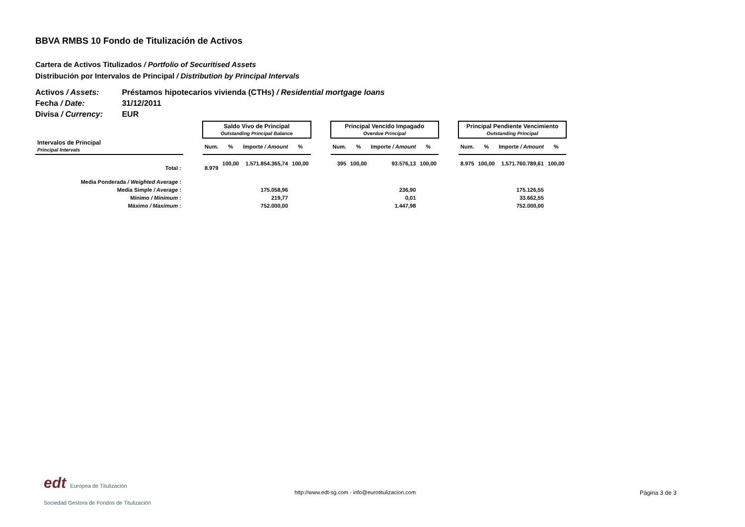BBVA RMBS 10 Fondo de Titulización de Activos
Cartera de Activos Titulizados / Portfolio of Securitised Assets
Distribución por Intervalos de Principal / Distribution by Principal Intervals
Activos / Assets: Préstamos hipotecarios vivienda (CTHs) / Residential mortgage loans
Fecha / Date: 31/12/2011
Divisa / Currency: EUR
| | | Saldo Vivo de Principal Outstanding Principal Balance | | | | | Principal Vencido Impagado Overdue Principal | | | | | Principal Pendiente Vencimiento Outstanding Principal | | | |
| Intervalos de Principal Principal Intervals | | Num. | % | Importe / Amount | % | | Num. | % | Importe / Amount | % | | Num. | % | Importe / Amount | % |
| Total : | | 8.979 | 100,00 | 1.571.854.365,74 | 100,00 | | 395 | 100,00 | 93.576,13 | 100,00 | | 8.975 | 100,00 | 1.571.760.789,61 | 100,00 |
| Media Ponderada / Weighted Average : | | | | | | | | | | | | | | | |
| Media Simple / Average : | | | | 175.058,96 | | | | | 236,90 | | | | | 175.126,55 | |
| Mínimo / Minimum : | | | | 219,77 | | | | | 0,01 | | | | | 33.662,55 | |
| Máximo / Maximum : | | | | 752.000,00 | | | | | 1.447,98 | | | | | 752.000,00 | |
edt Europea de Titulización
Sociedad Gestora de Fondos de Titulización
http://www.edt-sg.com - info@eurotitulizacion.com
Página 3 de 3